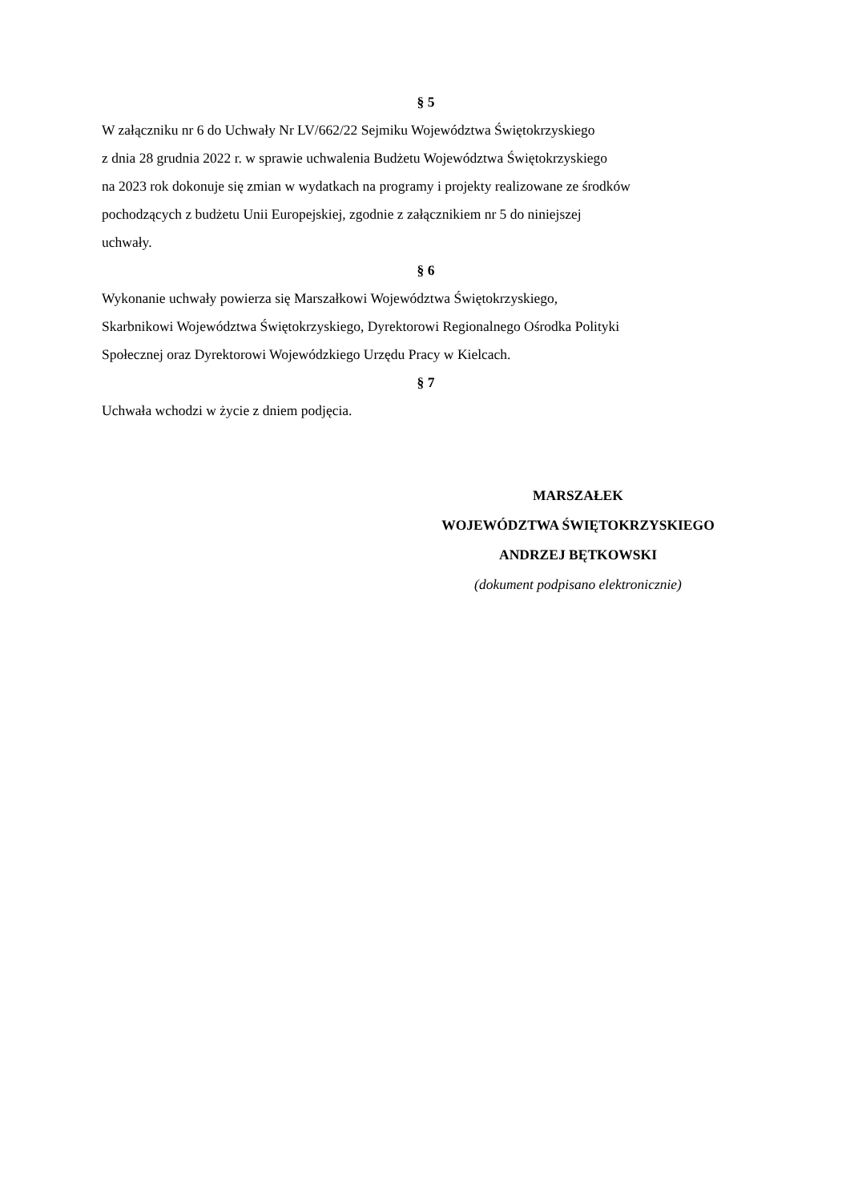§ 5
W załączniku nr 6 do Uchwały Nr LV/662/22 Sejmiku Województwa Świętokrzyskiego
z dnia 28 grudnia 2022 r. w sprawie uchwalenia Budżetu Województwa Świętokrzyskiego
na 2023 rok dokonuje się zmian w wydatkach na programy i projekty realizowane ze środków
pochodzących z budżetu Unii Europejskiej, zgodnie z załącznikiem nr 5 do niniejszej
uchwały.
§ 6
Wykonanie uchwały powierza się Marszałkowi Województwa Świętokrzyskiego,
Skarbnikowi Województwa Świętokrzyskiego, Dyrektorowi Regionalnego Ośrodka Polityki
Społecznej oraz Dyrektorowi Wojewódzkiego Urzędu Pracy w Kielcach.
§ 7
Uchwała wchodzi w życie z dniem podjęcia.
MARSZAŁEK
WOJEWÓDZTWA ŚWIĘTOKRZYSKIEGO
ANDRZEJ BĘTKOWSKI
(dokument podpisano elektronicznie)